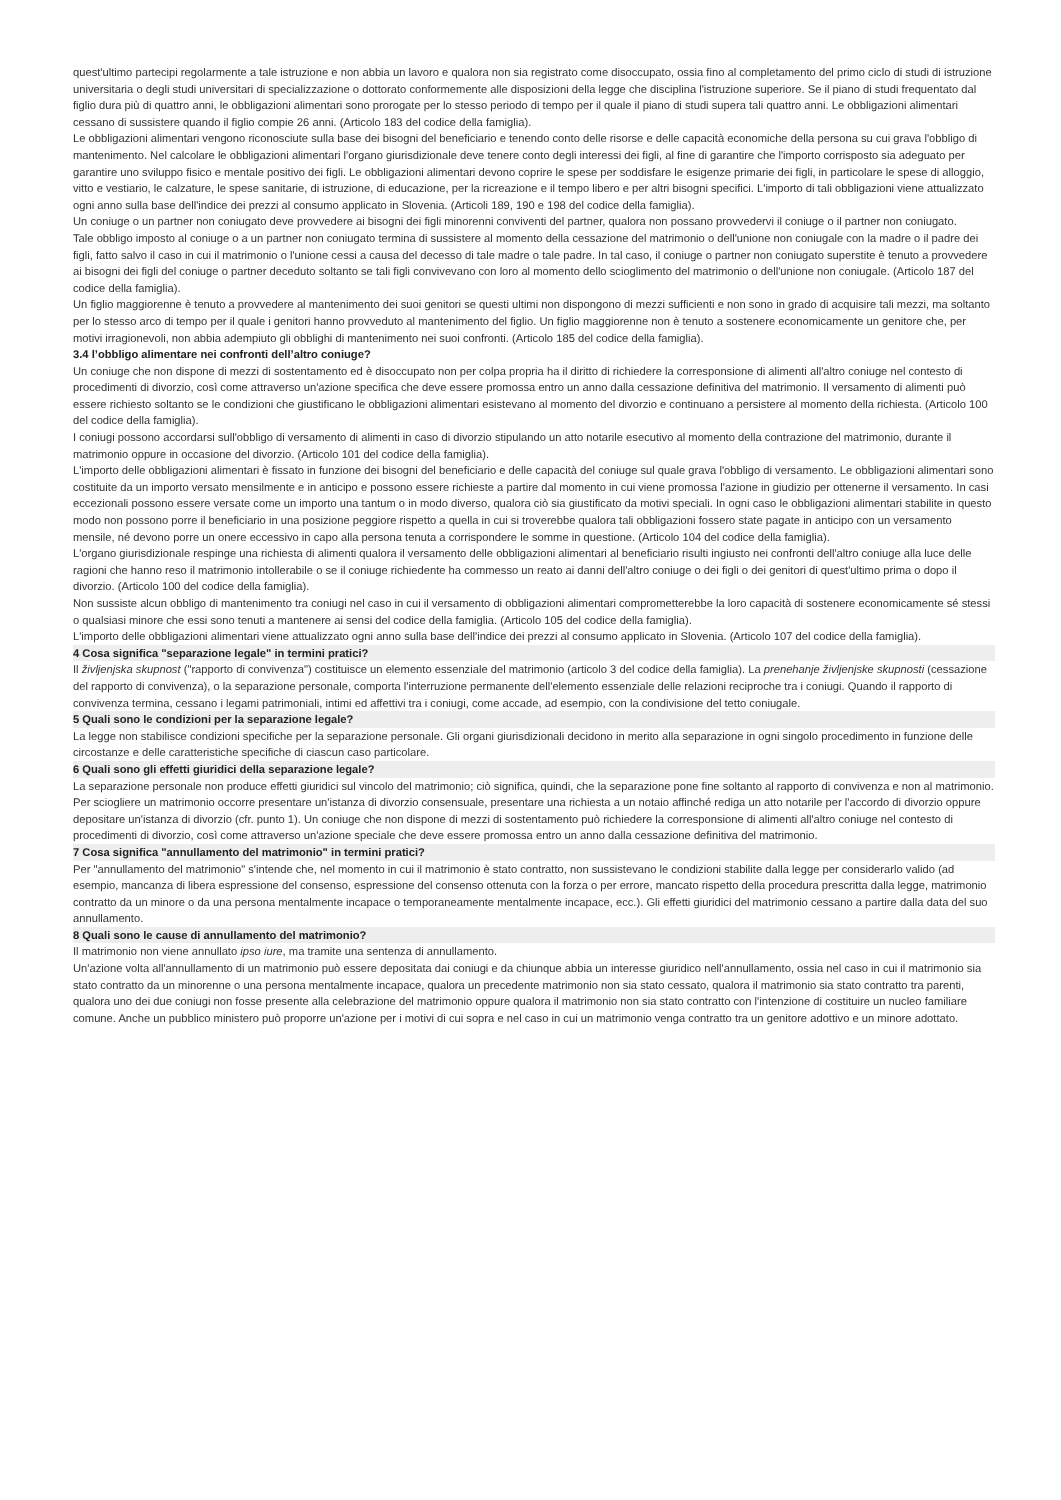quest'ultimo partecipi regolarmente a tale istruzione e non abbia un lavoro e qualora non sia registrato come disoccupato, ossia fino al completamento del primo ciclo di studi di istruzione universitaria o degli studi universitari di specializzazione o dottorato conformemente alle disposizioni della legge che disciplina l'istruzione superiore. Se il piano di studi frequentato dal figlio dura più di quattro anni, le obbligazioni alimentari sono prorogate per lo stesso periodo di tempo per il quale il piano di studi supera tali quattro anni. Le obbligazioni alimentari cessano di sussistere quando il figlio compie 26 anni. (Articolo 183 del codice della famiglia).
Le obbligazioni alimentari vengono riconosciute sulla base dei bisogni del beneficiario e tenendo conto delle risorse e delle capacità economiche della persona su cui grava l'obbligo di mantenimento. Nel calcolare le obbligazioni alimentari l'organo giurisdizionale deve tenere conto degli interessi dei figli, al fine di garantire che l'importo corrisposto sia adeguato per garantire uno sviluppo fisico e mentale positivo dei figli. Le obbligazioni alimentari devono coprire le spese per soddisfare le esigenze primarie dei figli, in particolare le spese di alloggio, vitto e vestiario, le calzature, le spese sanitarie, di istruzione, di educazione, per la ricreazione e il tempo libero e per altri bisogni specifici. L'importo di tali obbligazioni viene attualizzato ogni anno sulla base dell'indice dei prezzi al consumo applicato in Slovenia. (Articoli 189, 190 e 198 del codice della famiglia).
Un coniuge o un partner non coniugato deve provvedere ai bisogni dei figli minorenni conviventi del partner, qualora non possano provvedervi il coniuge o il partner non coniugato.
Tale obbligo imposto al coniuge o a un partner non coniugato termina di sussistere al momento della cessazione del matrimonio o dell'unione non coniugale con la madre o il padre dei figli, fatto salvo il caso in cui il matrimonio o l'unione cessi a causa del decesso di tale madre o tale padre. In tal caso, il coniuge o partner non coniugato superstite è tenuto a provvedere ai bisogni dei figli del coniuge o partner deceduto soltanto se tali figli convivevano con loro al momento dello scioglimento del matrimonio o dell'unione non coniugale. (Articolo 187 del codice della famiglia).
Un figlio maggiorenne è tenuto a provvedere al mantenimento dei suoi genitori se questi ultimi non dispongono di mezzi sufficienti e non sono in grado di acquisire tali mezzi, ma soltanto per lo stesso arco di tempo per il quale i genitori hanno provveduto al mantenimento del figlio. Un figlio maggiorenne non è tenuto a sostenere economicamente un genitore che, per motivi irragionevoli, non abbia adempiuto gli obblighi di mantenimento nei suoi confronti. (Articolo 185 del codice della famiglia).
3.4 l’obbligo alimentare nei confronti dell’altro coniuge?
Un coniuge che non dispone di mezzi di sostentamento ed è disoccupato non per colpa propria ha il diritto di richiedere la corresponsione di alimenti all'altro coniuge nel contesto di procedimenti di divorzio, così come attraverso un'azione specifica che deve essere promossa entro un anno dalla cessazione definitiva del matrimonio. Il versamento di alimenti può essere richiesto soltanto se le condizioni che giustificano le obbligazioni alimentari esistevano al momento del divorzio e continuano a persistere al momento della richiesta. (Articolo 100 del codice della famiglia).
I coniugi possono accordarsi sull'obbligo di versamento di alimenti in caso di divorzio stipulando un atto notarile esecutivo al momento della contrazione del matrimonio, durante il matrimonio oppure in occasione del divorzio. (Articolo 101 del codice della famiglia).
L'importo delle obbligazioni alimentari è fissato in funzione dei bisogni del beneficiario e delle capacità del coniuge sul quale grava l'obbligo di versamento. Le obbligazioni alimentari sono costituite da un importo versato mensilmente e in anticipo e possono essere richieste a partire dal momento in cui viene promossa l'azione in giudizio per ottenerne il versamento. In casi eccezionali possono essere versate come un importo una tantum o in modo diverso, qualora ciò sia giustificato da motivi speciali. In ogni caso le obbligazioni alimentari stabilite in questo modo non possono porre il beneficiario in una posizione peggiore rispetto a quella in cui si troverebbe qualora tali obbligazioni fossero state pagate in anticipo con un versamento mensile, né devono porre un onere eccessivo in capo alla persona tenuta a corrispondere le somme in questione. (Articolo 104 del codice della famiglia).
L'organo giurisdizionale respinge una richiesta di alimenti qualora il versamento delle obbligazioni alimentari al beneficiario risulti ingiusto nei confronti dell'altro coniuge alla luce delle ragioni che hanno reso il matrimonio intollerabile o se il coniuge richiedente ha commesso un reato ai danni dell'altro coniuge o dei figli o dei genitori di quest'ultimo prima o dopo il divorzio. (Articolo 100 del codice della famiglia).
Non sussiste alcun obbligo di mantenimento tra coniugi nel caso in cui il versamento di obbligazioni alimentari comprometterebbe la loro capacità di sostenere economicamente sé stessi o qualsiasi minore che essi sono tenuti a mantenere ai sensi del codice della famiglia. (Articolo 105 del codice della famiglia).
L'importo delle obbligazioni alimentari viene attualizzato ogni anno sulla base dell'indice dei prezzi al consumo applicato in Slovenia. (Articolo 107 del codice della famiglia).
4 Cosa significa "separazione legale" in termini pratici?
Il življenjska skupnost ("rapporto di convivenza") costituisce un elemento essenziale del matrimonio (articolo 3 del codice della famiglia). La prenehanje življenjske skupnosti (cessazione del rapporto di convivenza), o la separazione personale, comporta l'interruzione permanente dell'elemento essenziale delle relazioni reciproche tra i coniugi. Quando il rapporto di convivenza termina, cessano i legami patrimoniali, intimi ed affettivi tra i coniugi, come accade, ad esempio, con la condivisione del tetto coniugale.
5 Quali sono le condizioni per la separazione legale?
La legge non stabilisce condizioni specifiche per la separazione personale. Gli organi giurisdizionali decidono in merito alla separazione in ogni singolo procedimento in funzione delle circostanze e delle caratteristiche specifiche di ciascun caso particolare.
6 Quali sono gli effetti giuridici della separazione legale?
La separazione personale non produce effetti giuridici sul vincolo del matrimonio; ciò significa, quindi, che la separazione pone fine soltanto al rapporto di convivenza e non al matrimonio. Per sciogliere un matrimonio occorre presentare un'istanza di divorzio consensuale, presentare una richiesta a un notaio affinché rediga un atto notarile per l'accordo di divorzio oppure depositare un'istanza di divorzio (cfr. punto 1). Un coniuge che non dispone di mezzi di sostentamento può richiedere la corresponsione di alimenti all'altro coniuge nel contesto di procedimenti di divorzio, così come attraverso un'azione speciale che deve essere promossa entro un anno dalla cessazione definitiva del matrimonio.
7 Cosa significa "annullamento del matrimonio" in termini pratici?
Per "annullamento del matrimonio" s'intende che, nel momento in cui il matrimonio è stato contratto, non sussistevano le condizioni stabilite dalla legge per considerarlo valido (ad esempio, mancanza di libera espressione del consenso, espressione del consenso ottenuta con la forza o per errore, mancato rispetto della procedura prescritta dalla legge, matrimonio contratto da un minore o da una persona mentalmente incapace o temporaneamente mentalmente incapace, ecc.). Gli effetti giuridici del matrimonio cessano a partire dalla data del suo annullamento.
8 Quali sono le cause di annullamento del matrimonio?
Il matrimonio non viene annullato ipso iure, ma tramite una sentenza di annullamento.
Un'azione volta all'annullamento di un matrimonio può essere depositata dai coniugi e da chiunque abbia un interesse giuridico nell'annullamento, ossia nel caso in cui il matrimonio sia stato contratto da un minorenne o una persona mentalmente incapace, qualora un precedente matrimonio non sia stato cessato, qualora il matrimonio sia stato contratto tra parenti, qualora uno dei due coniugi non fosse presente alla celebrazione del matrimonio oppure qualora il matrimonio non sia stato contratto con l'intenzione di costituire un nucleo familiare comune. Anche un pubblico ministero può proporre un'azione per i motivi di cui sopra e nel caso in cui un matrimonio venga contratto tra un genitore adottivo e un minore adottato.